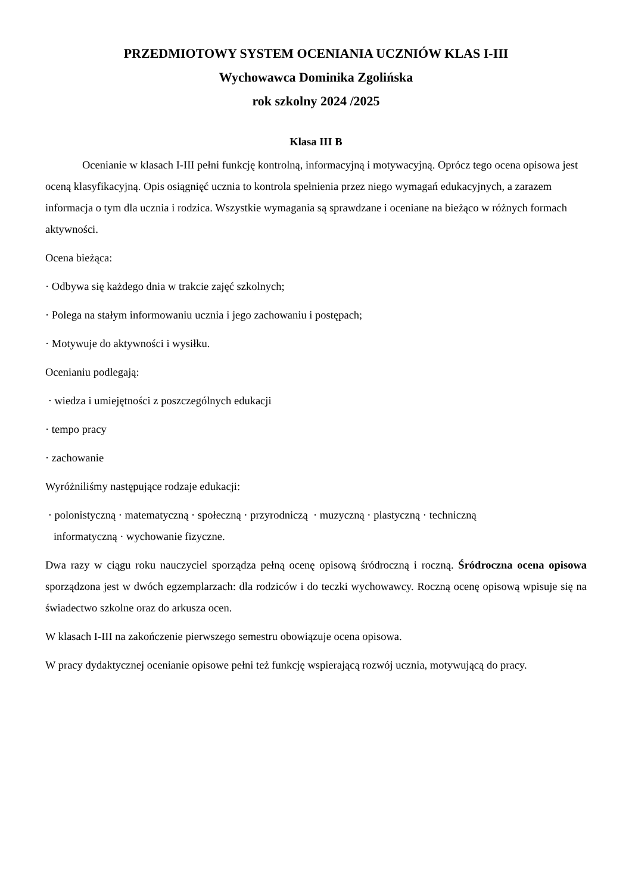PRZEDMIOTOWY SYSTEM OCENIANIA UCZNIÓW KLAS I-III
Wychowawca Dominika Zgolińska
rok szkolny 2024 /2025
Klasa III B
Ocenianie w klasach I-III pełni funkcję kontrolną, informacyjną i motywacyjną. Oprócz tego ocena opisowa jest oceną klasyfikacyjną. Opis osiągnięć ucznia to kontrola spełnienia przez niego wymagań edukacyjnych, a zarazem informacja o tym dla ucznia i rodzica. Wszystkie wymagania są sprawdzane i oceniane na bieżąco w różnych formach aktywności.
Ocena bieżąca:
· Odbywa się każdego dnia w trakcie zajęć szkolnych;
· Polega na stałym informowaniu ucznia i jego zachowaniu i postępach;
· Motywuje do aktywności i wysiłku.
Ocenianiu podlegają:
· wiedza i umiejętności z poszczególnych edukacji
· tempo pracy
· zachowanie
Wyróżniliśmy następujące rodzaje edukacji:
· polonistyczną · matematyczną · społeczną · przyrodniczą · muzyczną · plastyczną · techniczną
informatyczną · wychowanie fizyczne.
Dwa razy w ciągu roku nauczyciel sporządza pełną ocenę opisową śródroczną i roczną. Śródroczna ocena opisowa sporządzona jest w dwóch egzemplarzach: dla rodziców i do teczki wychowawcy. Roczną ocenę opisową wpisuje się na świadectwo szkolne oraz do arkusza ocen.
W klasach I-III na zakończenie pierwszego semestru obowiązuje ocena opisowa.
W pracy dydaktycznej ocenianie opisowe pełni też funkcję wspierającą rozwój ucznia, motywującą do pracy.